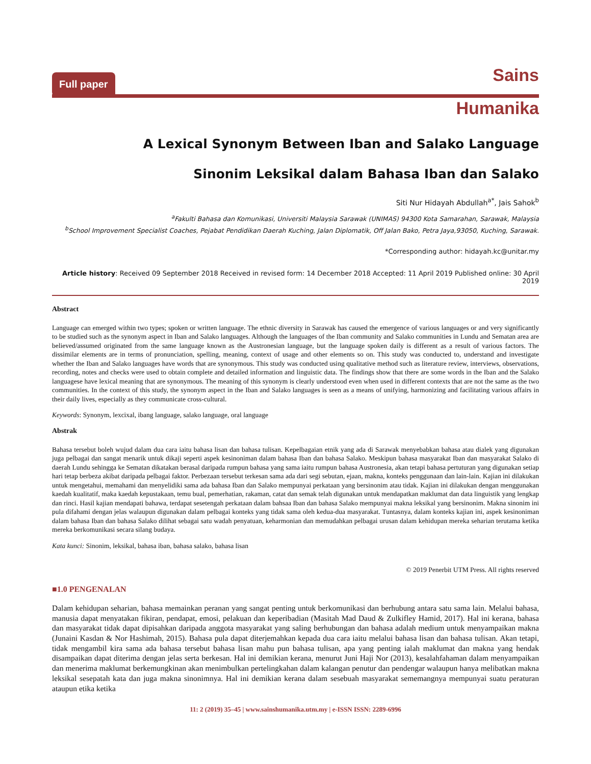Full paper Sains
Humanika
A Lexical Synonym Between Iban and Salako Language
Sinonim Leksikal dalam Bahasa Iban dan Salako
Siti Nur Hidayah Abdullah<sup>a*</sup>, Jais Sahok<sup>b</sup>
<sup>a</sup> Fakulti Bahasa dan Komunikasi, Universiti Malaysia Sarawak (UNIMAS) 94300 Kota Samarahan, Sarawak, Malaysia
<sup>b</sup> School Improvement Specialist Coaches, Pejabat Pendidikan Daerah Kuching, Jalan Diplomatik, Off Jalan Bako, Petra Jaya,93050, Kuching, Sarawak.
*Corresponding author: hidayah.kc@unitar.my
Article history: Received 09 September 2018 Received in revised form: 14 December 2018 Accepted: 11 April 2019 Published online: 30 April 2019
Abstract
Language can emerged within two types; spoken or written language. The ethnic diversity in Sarawak has caused the emergence of various languages or and very significantly to be studied such as the synonym aspect in Iban and Salako languages. Although the languages of the Iban community and Salako communities in Lundu and Sematan area are believed/assumed originated from the same language known as the Austronesian language, but the language spoken daily is different as a result of various factors. The dissimilar elements are in terms of pronunciation, spelling, meaning, context of usage and other elements so on. This study was conducted to, understand and investigate whether the Iban and Salako languages have words that are synonymous. This study was conducted using qualitative method such as literature review, interviews, observations, recording, notes and checks were used to obtain complete and detailed information and linguistic data. The findings show that there are some words in the Iban and the Salako languagese have lexical meaning that are synonymous. The meaning of this synonym is clearly understood even when used in different contexts that are not the same as the two communities. In the context of this study, the synonym aspect in the Iban and Salako languages is seen as a means of unifying, harmonizing and facilitating various affairs in their daily lives, especially as they communicate cross-cultural.
Keywords: Synonym, lexcixal, ibang language, salako language, oral language
Abstrak
Bahasa tersebut boleh wujud dalam dua cara iaitu bahasa lisan dan bahasa tulisan. Kepelbagaian etnik yang ada di Sarawak menyebabkan bahasa atau dialek yang digunakan juga pelbagai dan sangat menarik untuk dikaji seperti aspek kesinoniman dalam bahasa Iban dan bahasa Salako. Meskipun bahasa masyarakat Iban dan masyarakat Salako di daerah Lundu sehingga ke Sematan dikatakan berasal daripada rumpun bahasa yang sama iaitu rumpun bahasa Austronesia, akan tetapi bahasa pertuturan yang digunakan setiap hari tetap berbeza akibat daripada pelbagai faktor. Perbezaan tersebut terkesan sama ada dari segi sebutan, ejaan, makna, konteks penggunaan dan lain-lain. Kajian ini dilakukan untuk mengetahui, memahami dan menyelidiki sama ada bahasa Iban dan Salako mempunyai perkataan yang bersinonim atau tidak. Kajian ini dilakukan dengan menggunakan kaedah kualitatif, maka kaedah kepustakaan, temu bual, pemerhatian, rakaman, catat dan semak telah digunakan untuk mendapatkan maklumat dan data linguistik yang lengkap dan rinci. Hasil kajian mendapati bahawa, terdapat sesetengah perkataan dalam bahsaa Iban dan bahasa Salako mempunyai makna leksikal yang bersinonim. Makna sinonim ini pula difahami dengan jelas walaupun digunakan dalam pelbagai konteks yang tidak sama oleh kedua-dua masyarakat. Tuntasnya, dalam konteks kajian ini, aspek kesinoniman dalam bahasa Iban dan bahasa Salako dilihat sebagai satu wadah penyatuan, keharmonian dan memudahkan pelbagai urusan dalam kehidupan mereka seharian terutama ketika mereka berkomunikasi secara silang budaya.
Kata kunci: Sinonim, leksikal, bahasa iban, bahasa salako, bahasa lisan
© 2019 Penerbit UTM Press. All rights reserved
■1.0 PENGENALAN
Dalam kehidupan seharian, bahasa memainkan peranan yang sangat penting untuk berkomunikasi dan berhubung antara satu sama lain. Melalui bahasa, manusia dapat menyatakan fikiran, pendapat, emosi, pelakuan dan keperibadian (Masitah Mad Daud & Zulkifley Hamid, 2017). Hal ini kerana, bahasa dan masyarakat tidak dapat dipisahkan daripada anggota masyarakat yang saling berhubungan dan bahasa adalah medium untuk menyampaikan makna (Junaini Kasdan & Nor Hashimah, 2015). Bahasa pula dapat diterjemahkan kepada dua cara iaitu melalui bahasa lisan dan bahasa tulisan. Akan tetapi, tidak mengambil kira sama ada bahasa tersebut bahasa lisan mahu pun bahasa tulisan, apa yang penting ialah maklumat dan makna yang hendak disampaikan dapat diterima dengan jelas serta berkesan. Hal ini demikian kerana, menurut Juni Haji Nor (2013), kesalahfahaman dalam menyampaikan dan menerima maklumat berkemungkinan akan menimbulkan pertelingkahan dalam kalangan penutur dan pendengar walaupun hanya melibatkan makna leksikal sesepatah kata dan juga makna sinonimnya. Hal ini demikian kerana dalam sesebuah masyarakat sememangnya mempunyai suatu peraturan ataupun etika ketika
11: 2 (2019) 35–45 | www.sainshumanika.utm.my | e-ISSN ISSN: 2289-6996